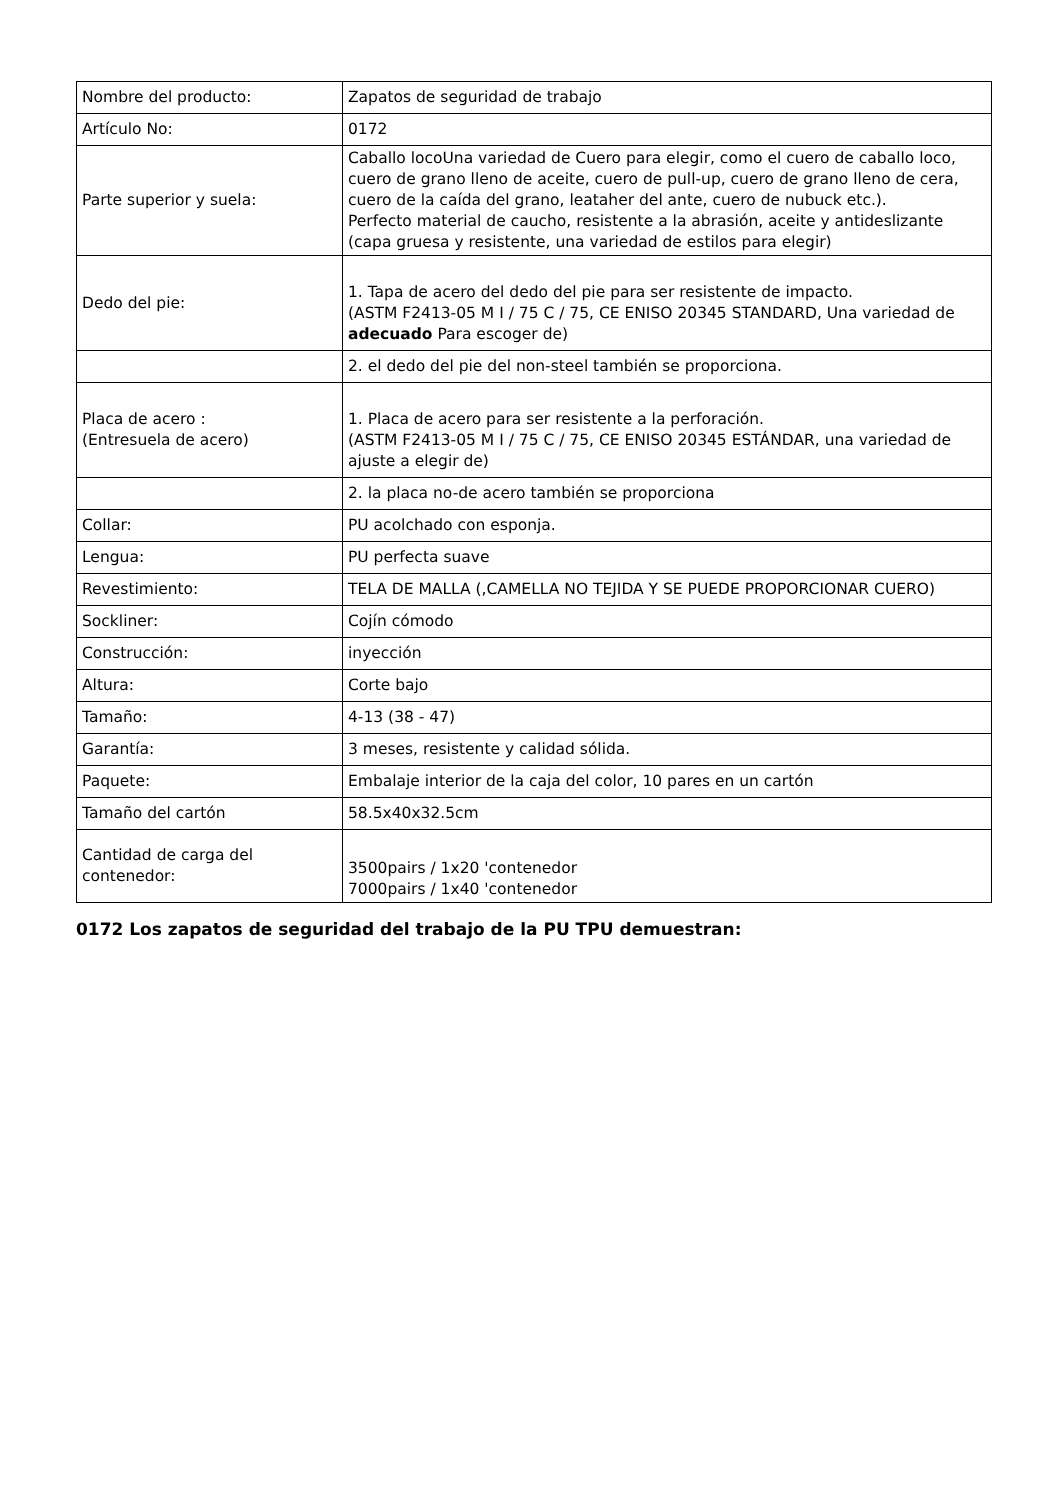| Nombre del producto: | Zapatos de seguridad de trabajo |
| Artículo No: | 0172 |
| Parte superior y suela: | Caballo locoUna variedad de Cuero para elegir, como el cuero de caballo loco, cuero de grano lleno de aceite, cuero de pull-up, cuero de grano lleno de cera, cuero de la caída del grano, leataher del ante, cuero de nubuck etc.). Perfecto material de caucho, resistente a la abrasión, aceite y antideslizante (capa gruesa y resistente, una variedad de estilos para elegir) |
| Dedo del pie: | 1. Tapa de acero del dedo del pie para ser resistente de impacto. (ASTM F2413-05 M I / 75 C / 75, CE ENISO 20345 STANDARD, Una variedad de adecuado Para escoger de) |
| | 2. el dedo del pie del non-steel también se proporciona. |
| Placa de acero : (Entresuela de acero) | 1. Placa de acero para ser resistente a la perforación. (ASTM F2413-05 M I / 75 C / 75, CE ENISO 20345 ESTÁNDAR, una variedad de ajuste a elegir de) |
| | 2. la placa no-de acero también se proporciona |
| Collar: | PU acolchado con esponja. |
| Lengua: | PU perfecta suave |
| Revestimiento: | TELA DE MALLA (,CAMELLA NO TEJIDA Y SE PUEDE PROPORCIONAR CUERO) |
| Sockliner: | Cojín cómodo |
| Construcción: | inyección |
| Altura: | Corte bajo |
| Tamaño: | 4-13 (38 - 47) |
| Garantía: | 3 meses, resistente y calidad sólida. |
| Paquete: | Embalaje interior de la caja del color, 10 pares en un cartón |
| Tamaño del cartón | 58.5x40x32.5cm |
| Cantidad de carga del contenedor: | 3500pairs / 1x20 'contenedor 7000pairs / 1x40 'contenedor |
0172 Los zapatos de seguridad del trabajo de la PU TPU demuestran: